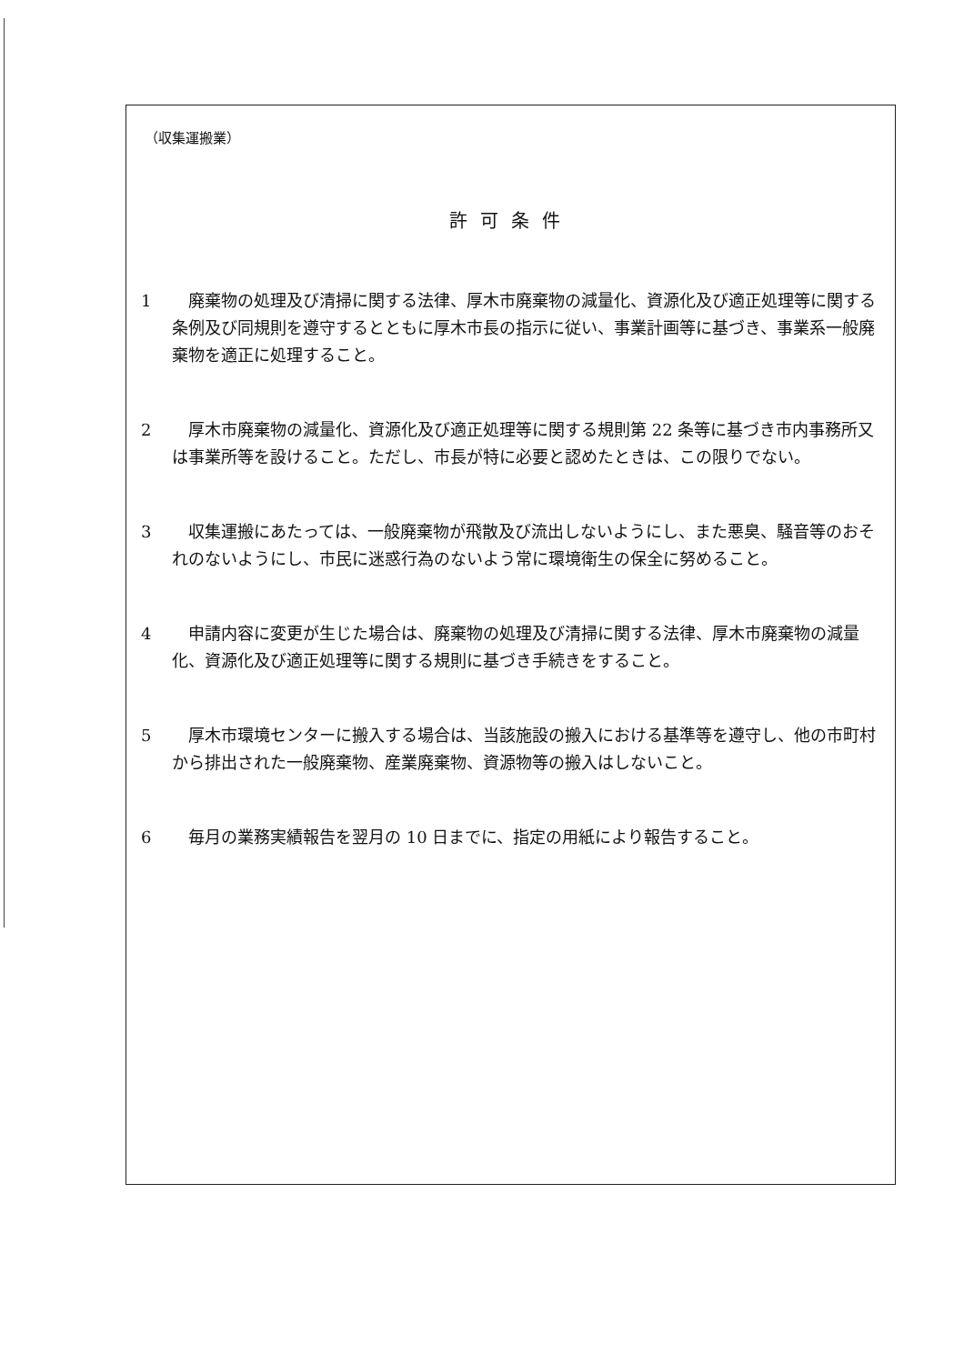（収集運搬業）
許可条件
1 廃棄物の処理及び清掃に関する法律、厚木市廃棄物の減量化、資源化及び適正処理等に関する条例及び同規則を遵守するとともに厚木市長の指示に従い、事業計画等に基づき、事業系一般廃棄物を適正に処理すること。
2 厚木市廃棄物の減量化、資源化及び適正処理等に関する規則第 22 条等に基づき市内事務所又は事業所等を設けること。ただし、市長が特に必要と認めたときは、この限りでない。
3 収集運搬にあたっては、一般廃棄物が飛散及び流出しないようにし、また悪臭、騒音等のおそれのないようにし、市民に迷惑行為のないよう常に環境衛生の保全に努めること。
4 申請内容に変更が生じた場合は、廃棄物の処理及び清掃に関する法律、厚木市廃棄物の減量化、資源化及び適正処理等に関する規則に基づき手続きをすること。
5 厚木市環境センターに搬入する場合は、当該施設の搬入における基準等を遵守し、他の市町村から排出された一般廃棄物、産業廃棄物、資源物等の搬入はしないこと。
6 毎月の業務実績報告を翌月の 10 日までに、指定の用紙により報告すること。